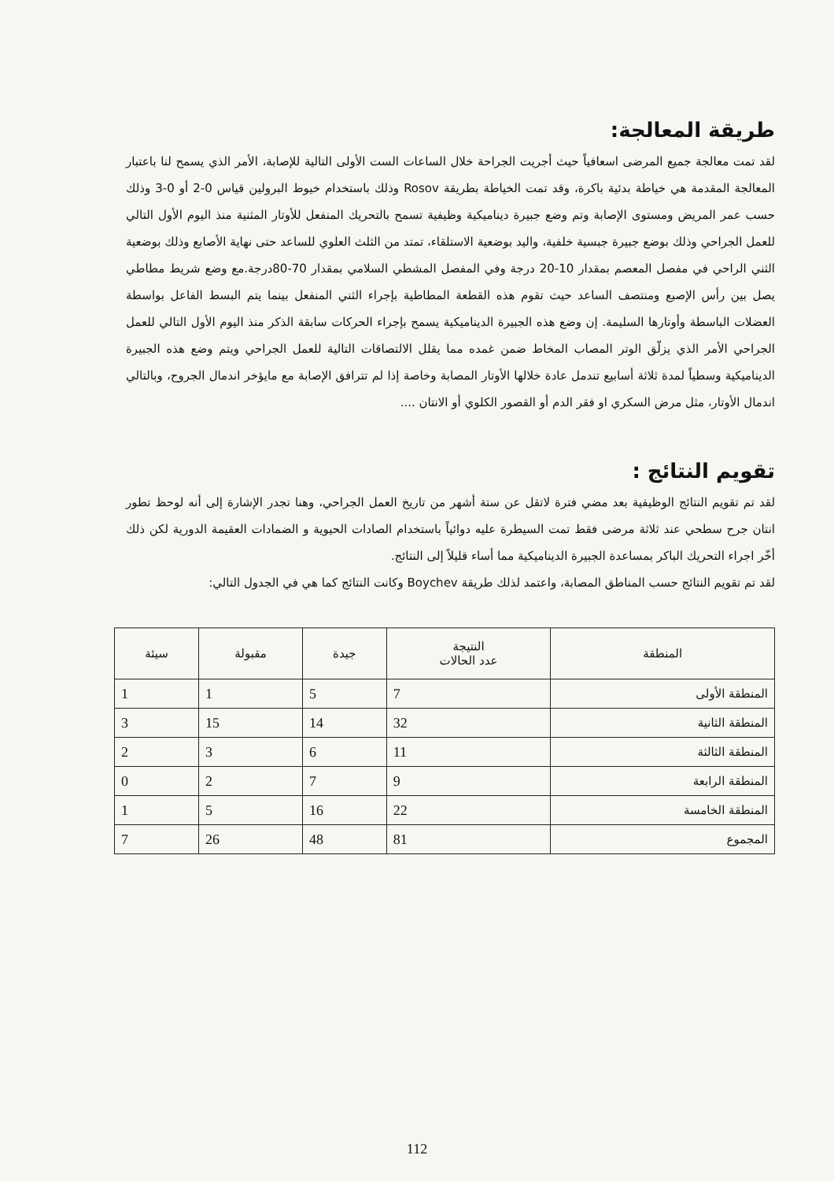طريقة المعالجة:
لقد تمت معالجة جميع المرضى اسعافياً حيث أجريت الجراحة خلال الساعات الست الأولى التالية للإصابة، الأمر الذي يسمح لنا باعتبار المعالجة المقدمة هي خياطة بدئية باكرة، وقد تمت الخياطة بطريقة Rosov وذلك باستخدام خيوط البرولين قياس 0-2 أو 0-3 وذلك حسب عمر المريض ومستوى الإصابة وتم وضع جبيرة ديناميكية وظيفية تسمح بالتحريك المنفعل للأوتار المثنية منذ اليوم الأول التالي للعمل الجراحي وذلك بوضع جبيرة جبسية خلفية، واليد بوضعية الاستلقاء، تمتد من الثلث العلوي للساعد حتى نهاية الأصابع وذلك بوضعية الثني الراحي في مفصل المعصم بمقدار 10-20 درجة وفي المفصل المشطي السلامي بمقدار 70-80درجة.مع وضع شريط مطاطي يصل بين رأس الإصبع ومنتصف الساعد حيث تقوم هذه القطعة المطاطية بإجراء الثني المنفعل بينما يتم البسط الفاعل بواسطة العضلات الباسطة وأوتارها السليمة. إن وضع هذه الجبيرة الديناميكية يسمح بإجراء الحركات سابقة الذكر منذ اليوم الأول التالي للعمل الجراحي الأمر الذي يزلّق الوتر المصاب المخاط ضمن غمده مما يقلل الالتصاقات التالية للعمل الجراحي ويتم وضع هذه الجبيرة الديناميكية وسطياً لمدة ثلاثة أسابيع تندمل عادة خلالها الأوتار المصابة وخاصة إذا لم تترافق الإصابة مع مايؤخر اندمال الجروح، وبالتالي اندمال الأوتار، مثل مرض السكري او فقر الدم أو القصور الكلوي أو الانتان ....
تقويم النتائج :
لقد تم تقويم النتائج الوظيفية بعد مضي فترة لاتقل عن ستة أشهر من تاريخ العمل الجراحي، وهنا تجدر الإشارة إلى أنه لوحظ تطور انتان جرح سطحي عند ثلاثة مرضى فقط تمت السيطرة عليه دوائياً باستخدام الصادات الحيوية و الضمادات العقيمة الدورية لكن ذلك أخّر اجراء التحريك الباكر بمساعدة الجبيرة الديناميكية مما أساء قليلاً إلى النتائج.
لقد تم تقويم النتائج حسب المناطق المصابة، واعتمد لذلك طريقة Boychev وكانت النتائج كما هي في الجدول التالي:
| المنطقة | النتيجة عدد الحالات | جيدة | مقبولة | سيئة |
| --- | --- | --- | --- | --- |
| المنطقة الأولى | 7 | 5 | 1 | 1 |
| المنطقة الثانية | 32 | 14 | 15 | 3 |
| المنطقة الثالثة | 11 | 6 | 3 | 2 |
| المنطقة الرابعة | 9 | 7 | 2 | 0 |
| المنطقة الخامسة | 22 | 16 | 5 | 1 |
| المجموع | 81 | 48 | 26 | 7 |
112